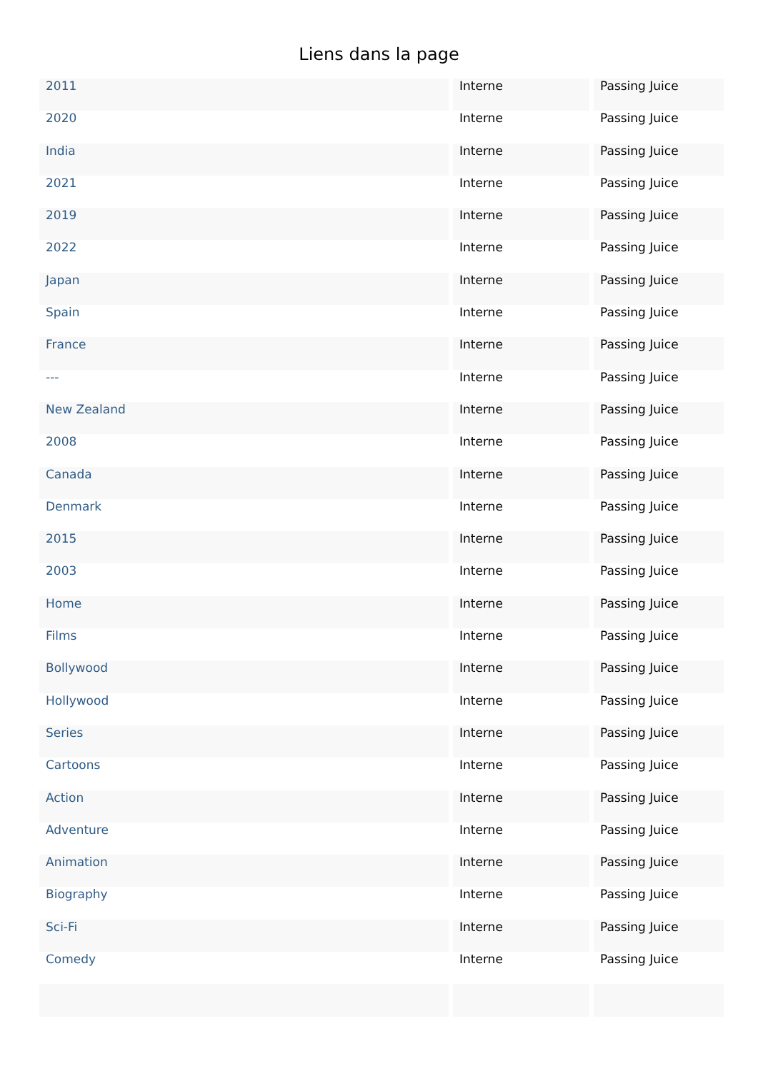Liens dans la page
| 2011 | Interne | Passing Juice |
| 2020 | Interne | Passing Juice |
| India | Interne | Passing Juice |
| 2021 | Interne | Passing Juice |
| 2019 | Interne | Passing Juice |
| 2022 | Interne | Passing Juice |
| Japan | Interne | Passing Juice |
| Spain | Interne | Passing Juice |
| France | Interne | Passing Juice |
| --- | Interne | Passing Juice |
| New Zealand | Interne | Passing Juice |
| 2008 | Interne | Passing Juice |
| Canada | Interne | Passing Juice |
| Denmark | Interne | Passing Juice |
| 2015 | Interne | Passing Juice |
| 2003 | Interne | Passing Juice |
| Home | Interne | Passing Juice |
| Films | Interne | Passing Juice |
| Bollywood | Interne | Passing Juice |
| Hollywood | Interne | Passing Juice |
| Series | Interne | Passing Juice |
| Cartoons | Interne | Passing Juice |
| Action | Interne | Passing Juice |
| Adventure | Interne | Passing Juice |
| Animation | Interne | Passing Juice |
| Biography | Interne | Passing Juice |
| Sci-Fi | Interne | Passing Juice |
| Comedy | Interne | Passing Juice |